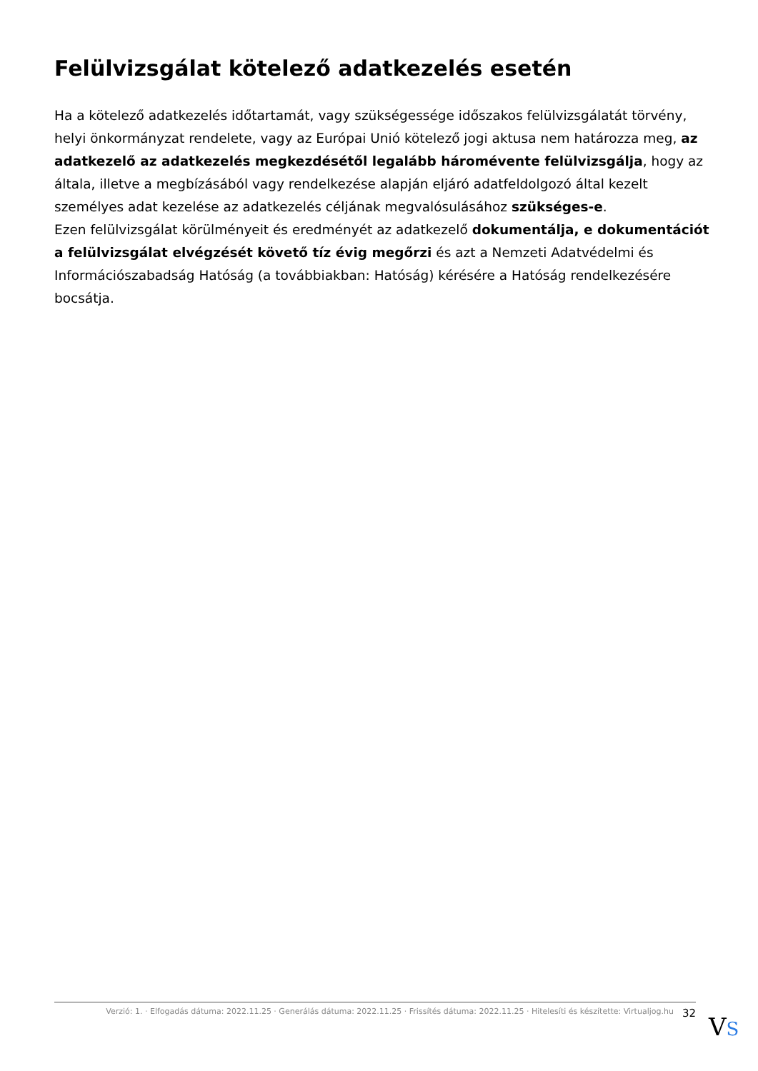Felülvizsgálat kötelező adatkezelés esetén
Ha a kötelező adatkezelés időtartamát, vagy szükségessége időszakos felülvizsgálatát törvény, helyi önkormányzat rendelete, vagy az Európai Unió kötelező jogi aktusa nem határozza meg, az adatkezelő az adatkezelés megkezdésétől legalább háromévente felülvizsgálja, hogy az általa, illetve a megbízásából vagy rendelkezése alapján eljáró adatfeldolgozó által kezelt személyes adat kezelése az adatkezelés céljának megvalósulásához szükséges-e.
Ezen felülvizsgálat körülményeit és eredményét az adatkezelő dokumentálja, e dokumentációt a felülvizsgálat elvégzését követő tíz évig megőrzi és azt a Nemzeti Adatvédelmi és Információszabadság Hatóság (a továbbiakban: Hatóság) kérésére a Hatóság rendelkezésére bocsátja.
Verzió: 1. · Elfogadás dátuma: 2022.11.25 · Generálás dátuma: 2022.11.25 · Frissítés dátuma: 2022.11.25 · Hitelesíti és készítette: Virtualjog.hu 32
VS